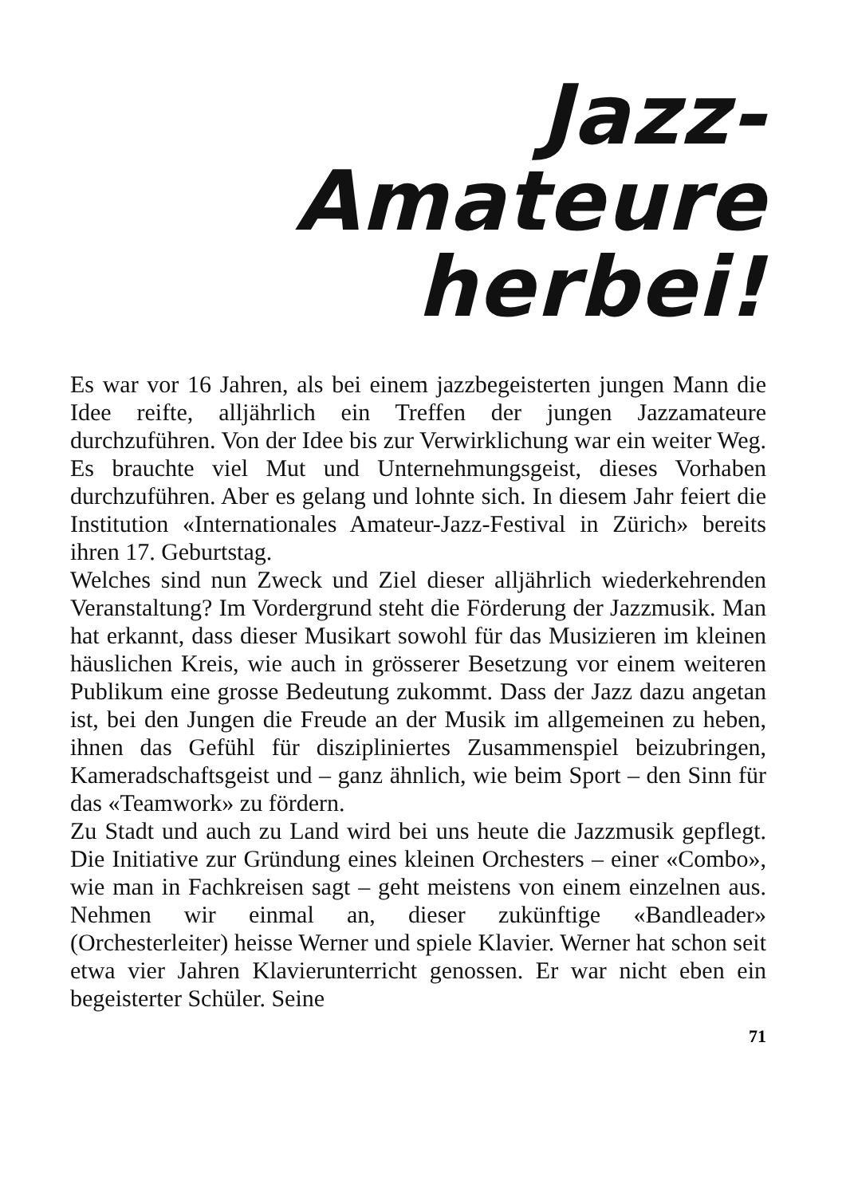Jazz-
Amateure
herbei!
Es war vor 16 Jahren, als bei einem jazzbegeisterten jungen Mann die Idee reifte, alljährlich ein Treffen der jungen Jazzamateure durchzuführen. Von der Idee bis zur Verwirklichung war ein weiter Weg. Es brauchte viel Mut und Unternehmungsgeist, dieses Vorhaben durchzuführen. Aber es gelang und lohnte sich. In diesem Jahr feiert die Institution «Internationales Amateur-Jazz-Festival in Zürich» bereits ihren 17. Geburtstag.
Welches sind nun Zweck und Ziel dieser alljährlich wiederkehrenden Veranstaltung? Im Vordergrund steht die Förderung der Jazzmusik. Man hat erkannt, dass dieser Musikart sowohl für das Musizieren im kleinen häuslichen Kreis, wie auch in grösserer Besetzung vor einem weiteren Publikum eine grosse Bedeutung zukommt. Dass der Jazz dazu angetan ist, bei den Jungen die Freude an der Musik im allgemeinen zu heben, ihnen das Gefühl für diszipliniertes Zusammenspiel beizubringen, Kameradschaftsgeist und – ganz ähnlich, wie beim Sport – den Sinn für das «Teamwork» zu fördern.
Zu Stadt und auch zu Land wird bei uns heute die Jazzmusik gepflegt. Die Initiative zur Gründung eines kleinen Orchesters – einer «Combo», wie man in Fachkreisen sagt – geht meistens von einem einzelnen aus. Nehmen wir einmal an, dieser zukünftige «Bandleader» (Orchesterleiter) heisse Werner und spiele Klavier. Werner hat schon seit etwa vier Jahren Klavierunterricht genossen. Er war nicht eben ein begeisterter Schüler. Seine
71